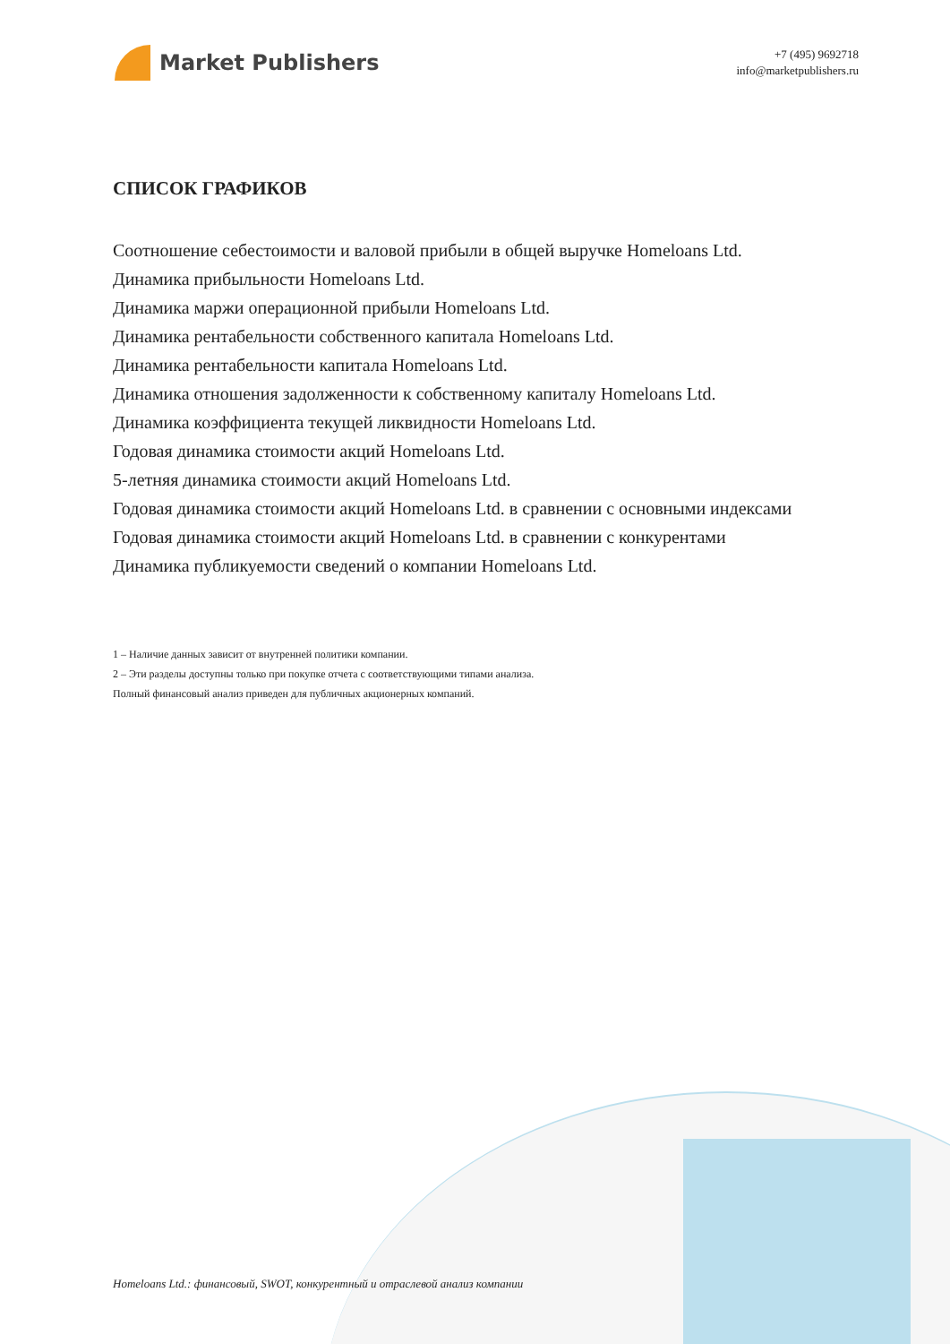Market Publishers
+7 (495) 9692718
info@marketpublishers.ru
СПИСОК ГРАФИКОВ
Соотношение себестоимости и валовой прибыли в общей выручке Homeloans Ltd.
Динамика прибыльности Homeloans Ltd.
Динамика маржи операционной прибыли Homeloans Ltd.
Динамика рентабельности собственного капитала Homeloans Ltd.
Динамика рентабельности капитала Homeloans Ltd.
Динамика отношения задолженности к собственному капиталу Homeloans Ltd.
Динамика коэффициента текущей ликвидности Homeloans Ltd.
Годовая динамика стоимости акций Homeloans Ltd.
5-летняя динамика стоимости акций Homeloans Ltd.
Годовая динамика стоимости акций Homeloans Ltd. в сравнении с основными индексами
Годовая динамика стоимости акций Homeloans Ltd. в сравнении с конкурентами
Динамика публикуемости сведений о компании Homeloans Ltd.
1 – Наличие данных зависит от внутренней политики компании.
2 – Эти разделы доступны только при покупке отчета с соответствующими типами анализа.
Полный финансовый анализ приведен для публичных акционерных компаний.
Homeloans Ltd.: финансовый, SWOT, конкурентный и отраслевой анализ компании